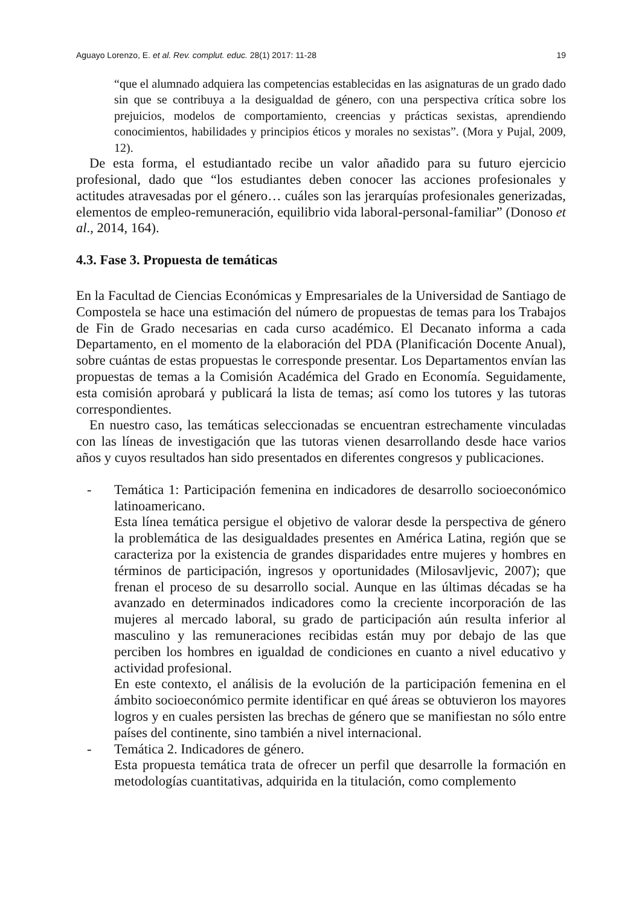Aguayo Lorenzo, E. et al. Rev. complut. educ. 28(1) 2017: 11-28 19
“que el alumnado adquiera las competencias establecidas en las asignaturas de un grado dado sin que se contribuya a la desigualdad de género, con una perspectiva crítica sobre los prejuicios, modelos de comportamiento, creencias y prácticas sexistas, aprendiendo conocimientos, habilidades y principios éticos y morales no sexistas”. (Mora y Pujal, 2009, 12).
De esta forma, el estudiantado recibe un valor añadido para su futuro ejercicio profesional, dado que “los estudiantes deben conocer las acciones profesionales y actitudes atravesadas por el género… cuáles son las jerarquías profesionales generizadas, elementos de empleo-remuneración, equilibrio vida laboral-personal-familiar” (Donoso et al., 2014, 164).
4.3. Fase 3. Propuesta de temáticas
En la Facultad de Ciencias Económicas y Empresariales de la Universidad de Santiago de Compostela se hace una estimación del número de propuestas de temas para los Trabajos de Fin de Grado necesarias en cada curso académico. El Decanato informa a cada Departamento, en el momento de la elaboración del PDA (Planificación Docente Anual), sobre cuántas de estas propuestas le corresponde presentar. Los Departamentos envían las propuestas de temas a la Comisión Académica del Grado en Economía. Seguidamente, esta comisión aprobará y publicará la lista de temas; así como los tutores y las tutoras correspondientes.
En nuestro caso, las temáticas seleccionadas se encuentran estrechamente vinculadas con las líneas de investigación que las tutoras vienen desarrollando desde hace varios años y cuyos resultados han sido presentados en diferentes congresos y publicaciones.
- Temática 1: Participación femenina en indicadores de desarrollo socioeconómico latinoamericano.
Esta línea temática persigue el objetivo de valorar desde la perspectiva de género la problemática de las desigualdades presentes en América Latina, región que se caracteriza por la existencia de grandes disparidades entre mujeres y hombres en términos de participación, ingresos y oportunidades (Milosavljevic, 2007); que frenan el proceso de su desarrollo social. Aunque en las últimas décadas se ha avanzado en determinados indicadores como la creciente incorporación de las mujeres al mercado laboral, su grado de participación aún resulta inferior al masculino y las remuneraciones recibidas están muy por debajo de las que perciben los hombres en igualdad de condiciones en cuanto a nivel educativo y actividad profesional.
En este contexto, el análisis de la evolución de la participación femenina en el ámbito socioeconómico permite identificar en qué áreas se obtuvieron los mayores logros y en cuales persisten las brechas de género que se manifiestan no sólo entre países del continente, sino también a nivel internacional.
- Temática 2. Indicadores de género.
Esta propuesta temática trata de ofrecer un perfil que desarrolle la formación en metodologías cuantitativas, adquirida en la titulación, como complemento